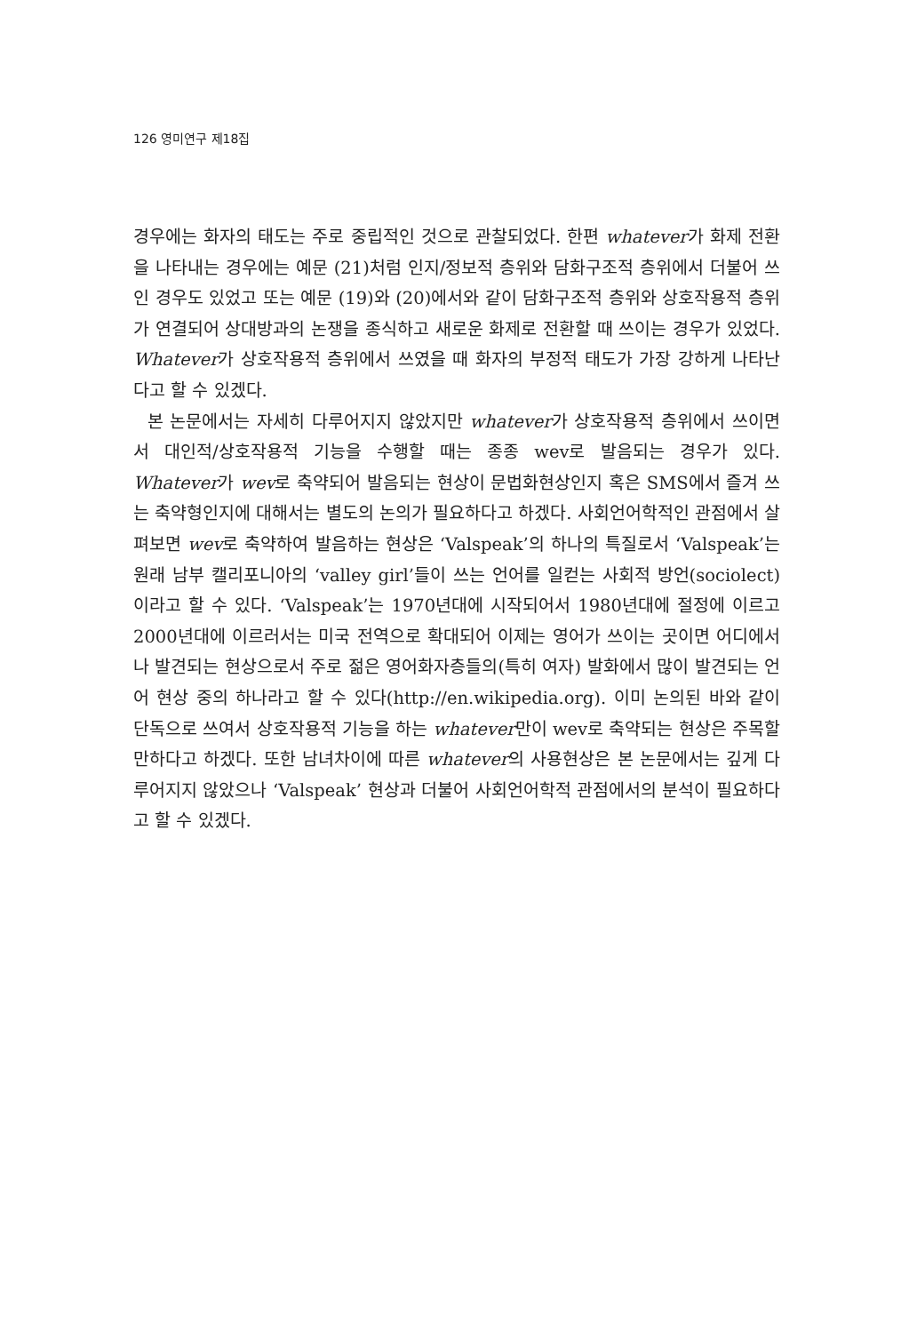126 영미연구 제18집
경우에는 화자의 태도는 주로 중립적인 것으로 관찰되었다. 한편 whatever가 화제 전환을 나타내는 경우에는 예문 (21)처럼 인지/정보적 층위와 담화구조적 층위에서 더불어 쓰인 경우도 있었고 또는 예문 (19)와 (20)에서와 같이 담화구조적 층위와 상호작용적 층위가 연결되어 상대방과의 논쟁을 종식하고 새로운 화제로 전환할 때 쓰이는 경우가 있었다. Whatever가 상호작용적 층위에서 쓰였을 때 화자의 부정적 태도가 가장 강하게 나타난다고 할 수 있겠다.
본 논문에서는 자세히 다루어지지 않았지만 whatever가 상호작용적 층위에서 쓰이면서 대인적/상호작용적 기능을 수행할 때는 종종 wev로 발음되는 경우가 있다. Whatever가 wev로 축약되어 발음되는 현상이 문법화현상인지 혹은 SMS에서 즐겨 쓰는 축약형인지에 대해서는 별도의 논의가 필요하다고 하겠다. 사회언어학적인 관점에서 살펴보면 wev로 축약하여 발음하는 현상은 ‘Valspeak’의 하나의 특질로서 ‘Valspeak’는 원래 남부 캘리포니아의 ‘valley girl’들이 쓰는 언어를 일컫는 사회적 방언(sociolect)이라고 할 수 있다. ‘Valspeak’는 1970년대에 시작되어서 1980년대에 절정에 이르고 2000년대에 이르러서는 미국 전역으로 확대되어 이제는 영어가 쓰이는 곳이면 어디에서나 발견되는 현상으로서 주로 젊은 영어화자층들의(특히 여자) 발화에서 많이 발견되는 언어 현상 중의 하나라고 할 수 있다(http://en.wikipedia.org). 이미 논의된 바와 같이 단독으로 쓰여서 상호작용적 기능을 하는 whatever만이 wev로 축약되는 현상은 주목할 만하다고 하겠다. 또한 남녀차이에 따른 whatever의 사용현상은 본 논문에서는 깊게 다루어지지 않았으나 ‘Valspeak’ 현상과 더불어 사회언어학적 관점에서의 분석이 필요하다고 할 수 있겠다.